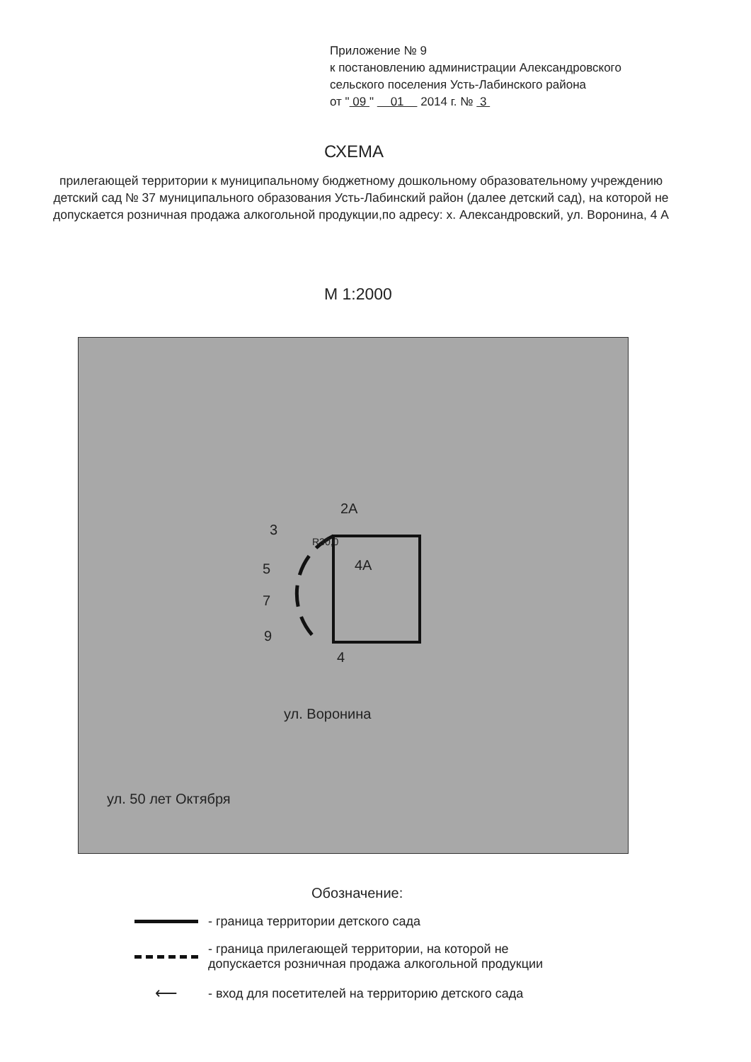Приложение № 9
к постановлению администрации Александровского
сельского поселения Усть-Лабинского района
от " 09 " 01 2014 г. № 3
СХЕМА
прилегающей территории к муниципальному бюджетному дошкольному образовательному учреждению детский сад № 37 муниципального образования Усть-Лабинский район (далее детский сад), на которой не допускается розничная продажа алкогольной продукции,по адресу: х. Александровский, ул. Воронина, 4 А
М 1:2000
2А
4А
R30,0
3
5
7
9
4
ул. Воронина
ул. 50 лет Октября
Обозначение:
- граница территории детского сада
- граница прилегающей территории, на которой не
допускается розничная продажа алкогольной продукции
⟵
- вход для посетителей на территорию детского сада